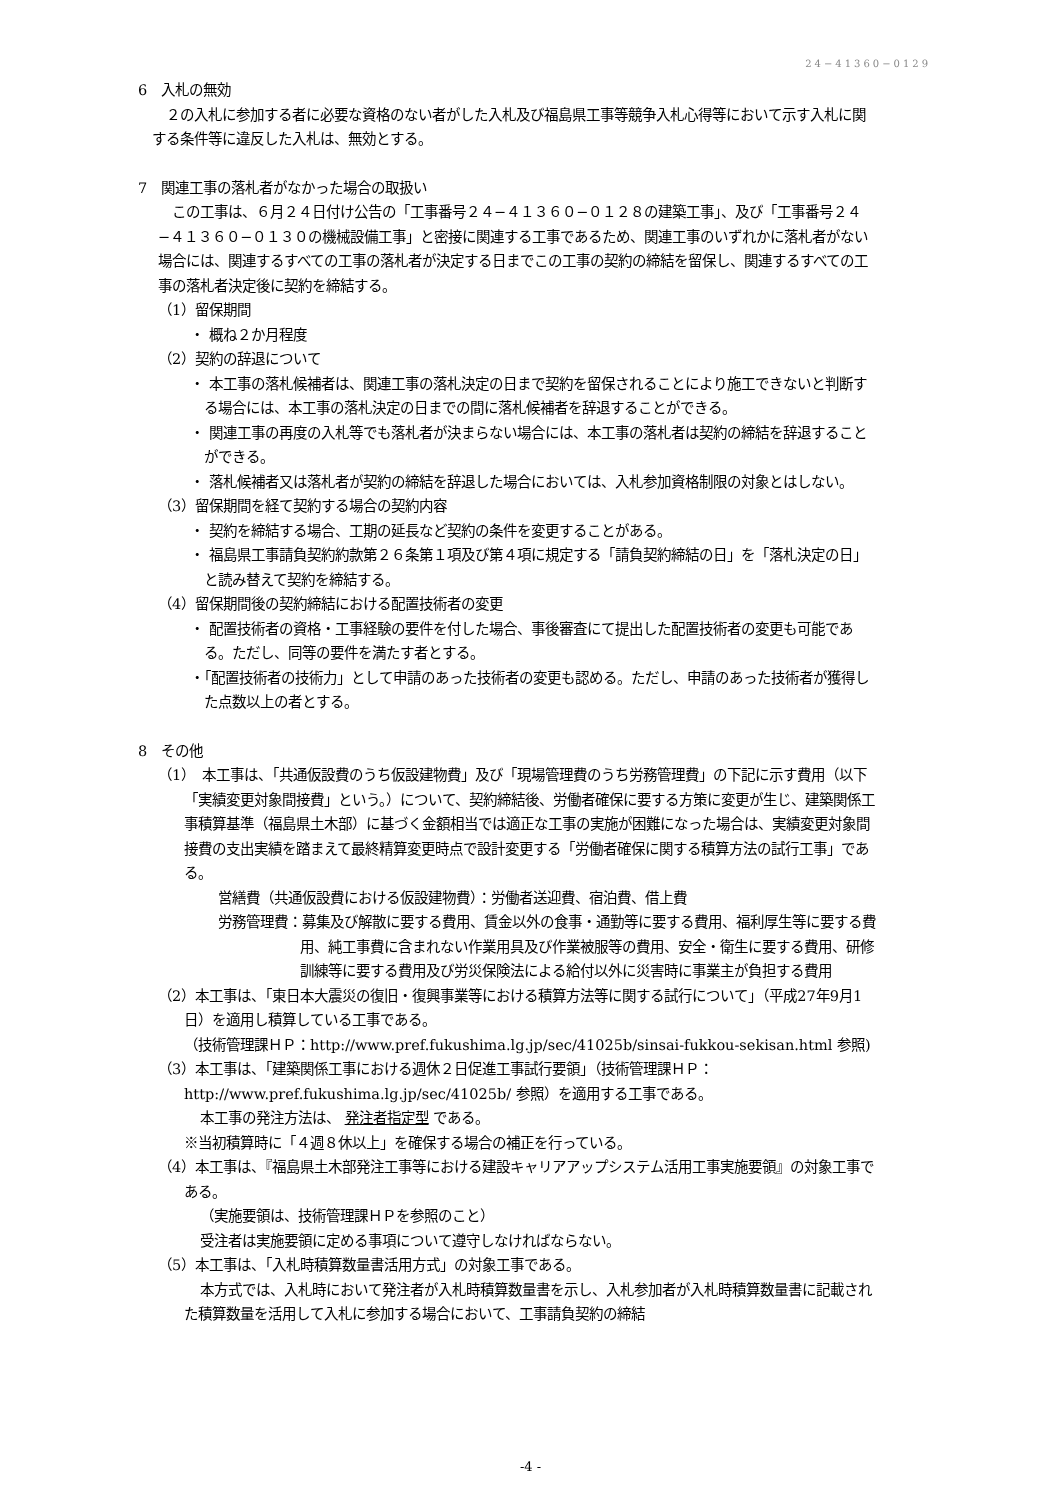24−41360−0129
6　入札の無効
２の入札に参加する者に必要な資格のない者がした入札及び福島県工事等競争入札心得等において示す入札に関する条件等に違反した入札は、無効とする。
7　関連工事の落札者がなかった場合の取扱い
この工事は、６月２４日付け公告の「工事番号２４−４１３６０−０１２８の建築工事」、及び「工事番号２４−４１３６０−０１３０の機械設備工事」と密接に関連する工事であるため、関連工事のいずれかに落札者がない場合には、関連するすべての工事の落札者が決定する日までこの工事の契約の締結を留保し、関連するすべての工事の落札者決定後に契約を締結する。
（1）留保期間
・ 概ね２か月程度
（2）契約の辞退について
・ 本工事の落札候補者は、関連工事の落札決定の日まで契約を留保されることにより施工できないと判断する場合には、本工事の落札決定の日までの間に落札候補者を辞退することができる。
・ 関連工事の再度の入札等でも落札者が決まらない場合には、本工事の落札者は契約の締結を辞退することができる。
・ 落札候補者又は落札者が契約の締結を辞退した場合においては、入札参加資格制限の対象とはしない。
（3）留保期間を経て契約する場合の契約内容
・ 契約を締結する場合、工期の延長など契約の条件を変更することがある。
・ 福島県工事請負契約約款第２６条第１項及び第４項に規定する「請負契約締結の日」を「落札決定の日」と読み替えて契約を締結する。
（4）留保期間後の契約締結における配置技術者の変更
・ 配置技術者の資格・工事経験の要件を付した場合、事後審査にて提出した配置技術者の変更も可能である。ただし、同等の要件を満たす者とする。
・「配置技術者の技術力」として申請のあった技術者の変更も認める。ただし、申請のあった技術者が獲得した点数以上の者とする。
8　その他
（1）　本工事は、「共通仮設費のうち仮設建物費」及び「現場管理費のうち労務管理費」の下記に示す費用（以下「実績変更対象間接費」という。）について、契約締結後、労働者確保に要する方策に変更が生じ、建築関係工事積算基準（福島県土木部）に基づく金額相当では適正な工事の実施が困難になった場合は、実績変更対象間接費の支出実績を踏まえて最終精算変更時点で設計変更する「労働者確保に関する積算方法の試行工事」である。
営繕費（共通仮設費における仮設建物費）：労働者送迎費、宿泊費、借上費
労務管理費：募集及び解散に要する費用、賃金以外の食事・通勤等に要する費用、福利厚生等に要する費用、純工事費に含まれない作業用具及び作業被服等の費用、安全・衛生に要する費用、研修訓練等に要する費用及び労災保険法による給付以外に災害時に事業主が負担する費用
（2）本工事は、「東日本大震災の復旧・復興事業等における積算方法等に関する試行について」（平成27年9月1日）を適用し積算している工事である。
（技術管理課ＨＰ：http://www.pref.fukushima.lg.jp/sec/41025b/sinsai-fukkou-sekisan.html 参照)
（3）本工事は、「建築関係工事における週休２日促進工事試行要領」（技術管理課ＨＰ：http://www.pref.fukushima.lg.jp/sec/41025b/ 参照）を適用する工事である。
本工事の発注方法は、 発注者指定型 である。
※当初積算時に「４週８休以上」を確保する場合の補正を行っている。
（4）本工事は、『福島県土木部発注工事等における建設キャリアアップシステム活用工事実施要領』の対象工事である。
（実施要領は、技術管理課ＨＰを参照のこと）
受注者は実施要領に定める事項について遵守しなければならない。
（5）本工事は、「入札時積算数量書活用方式」の対象工事である。
本方式では、入札時において発注者が入札時積算数量書を示し、入札参加者が入札時積算数量書に記載された積算数量を活用して入札に参加する場合において、工事請負契約の締結
-4 -